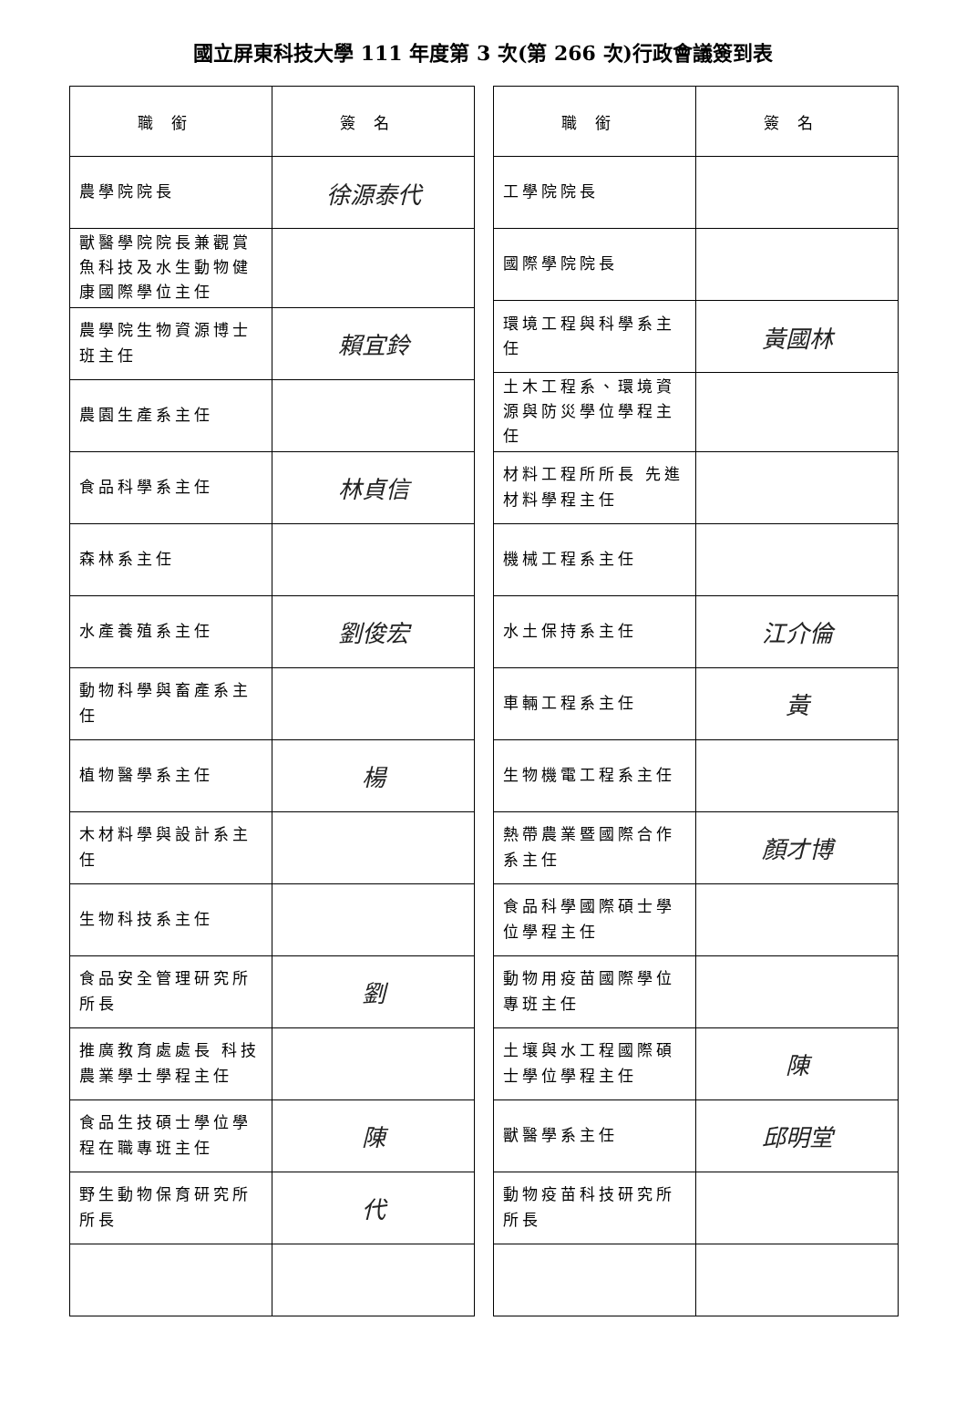國立屏東科技大學 111 年度第 3 次(第 266 次)行政會議簽到表
| 職銜 | 簽名 |
| --- | --- |
| 農學院院長 | 徐源泰代 |
| 獸醫學院院長兼觀賞魚科技及水生動物健康國際學位主任 | |
| 農學院生物資源博士班主任 | 賴宜鈴 |
| 農園生產系主任 | |
| 食品科學系主任 | 林貞信 |
| 森林系主任 | |
| 水產養殖系主任 | 劉俊宏 |
| 動物科學與畜產系主任 | |
| 植物醫學系主任 | 楊 |
| 木材料學與設計系主任 | |
| 生物科技系主任 | |
| 食品安全管理研究所所長 | 劉 |
| 推廣教育處處長 科技農業學士學程主任 | |
| 食品生技碩士學位學程在職專班主任 | 陳 |
| 野生動物保育研究所所長 | 代 |
| 職銜 | 簽名 |
| --- | --- |
| 工學院院長 | |
| 國際學院院長 | |
| 環境工程與科學系主任 | 黃國林 |
| 土木工程系、環境資源與防災學位學程主任 | |
| 材料工程所所長 先進材料學程主任 | |
| 機械工程系主任 | |
| 水土保持系主任 | 江介倫 |
| 車輛工程系主任 | 黃 |
| 生物機電工程系主任 | |
| 熱帶農業暨國際合作系主任 | 顏才博 |
| 食品科學國際碩士學位學程主任 | |
| 動物用疫苗國際學位專班主任 | |
| 土壤與水工程國際碩士學位學程主任 | 陳 |
| 獸醫學系主任 | 邱明堂 |
| 動物疫苗科技研究所所長 | |